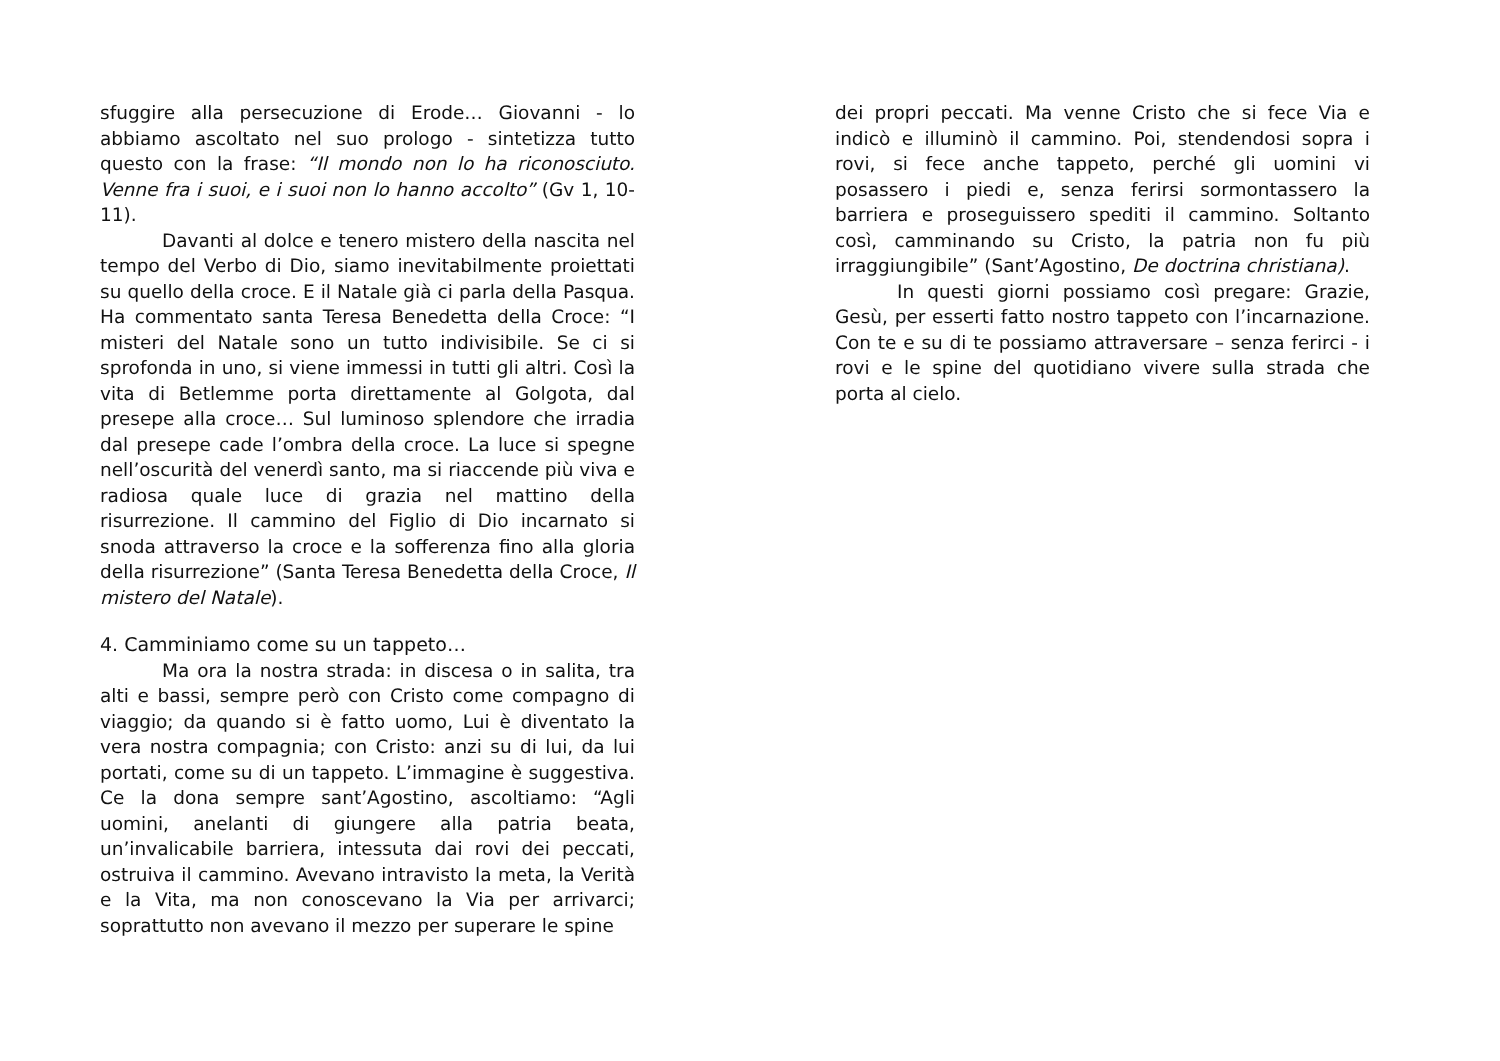sfuggire alla persecuzione di Erode… Giovanni - lo abbiamo ascoltato nel suo prologo - sintetizza tutto questo con la frase: “Il mondo non lo ha riconosciuto. Venne fra i suoi, e i suoi non lo hanno accolto” (Gv 1, 10-11).
Davanti al dolce e tenero mistero della nascita nel tempo del Verbo di Dio, siamo inevitabilmente proiettati su quello della croce. E il Natale già ci parla della Pasqua. Ha commentato santa Teresa Benedetta della Croce: “I misteri del Natale sono un tutto indivisibile. Se ci si sprofonda in uno, si viene immessi in tutti gli altri. Così la vita di Betlemme porta direttamente al Golgota, dal presepe alla croce… Sul luminoso splendore che irradia dal presepe cade l’ombra della croce. La luce si spegne nell’oscurità del venerdì santo, ma si riaccende più viva e radiosa quale luce di grazia nel mattino della risurrezione. Il cammino del Figlio di Dio incarnato si snoda attraverso la croce e la sofferenza fino alla gloria della risurrezione” (Santa Teresa Benedetta della Croce, Il mistero del Natale).
4. Camminiamo come su un tappeto…
Ma ora la nostra strada: in discesa o in salita, tra alti e bassi, sempre però con Cristo come compagno di viaggio; da quando si è fatto uomo, Lui è diventato la vera nostra compagnia; con Cristo: anzi su di lui, da lui portati, come su di un tappeto. L’immagine è suggestiva. Ce la dona sempre sant’Agostino, ascoltiamo: “Agli uomini, anelanti di giungere alla patria beata, un’invalicabile barriera, intessuta dai rovi dei peccati, ostruiva il cammino. Avevano intravisto la meta, la Verità e la Vita, ma non conoscevano la Via per arrivarci; soprattutto non avevano il mezzo per superare le spine
dei propri peccati. Ma venne Cristo che si fece Via e indicò e illuminò il cammino. Poi, stendendosi sopra i rovi, si fece anche tappeto, perché gli uomini vi posassero i piedi e, senza ferirsi sormontassero la barriera e proseguissero spediti il cammino. Soltanto così, camminando su Cristo, la patria non fu più irraggiungibile” (Sant’Agostino, De doctrina christiana).
In questi giorni possiamo così pregare: Grazie, Gesù, per esserti fatto nostro tappeto con l’incarnazione. Con te e su di te possiamo attraversare – senza ferirci - i rovi e le spine del quotidiano vivere sulla strada che porta al cielo.